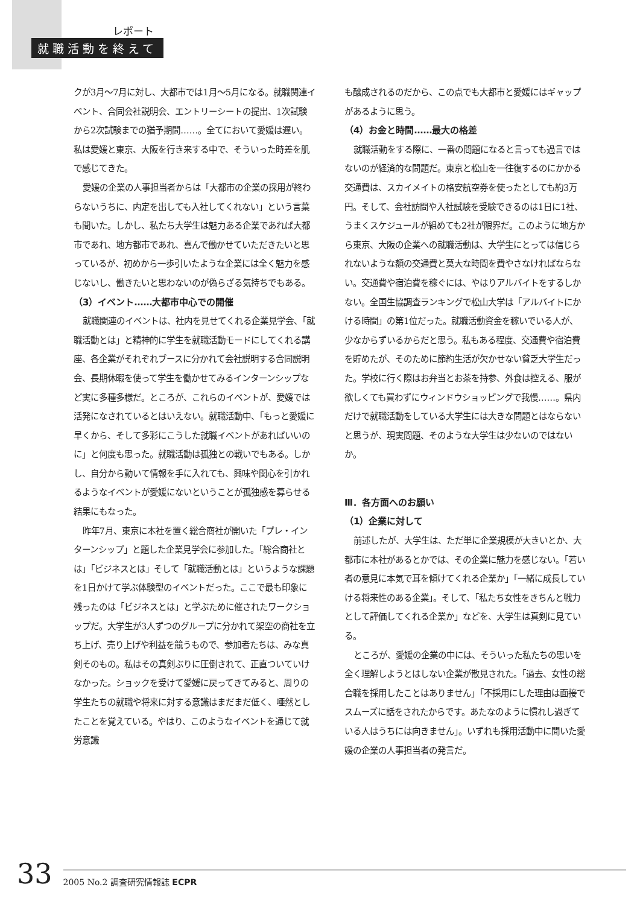レポート
就職活動を終えて
クが3月～7月に対し、大都市では1月～5月になる。就職関連イベント、合同会社説明会、エントリーシートの提出、1次試験から2次試験までの猶予期間……。全てにおいて愛媛は遅い。私は愛媛と東京、大阪を行き来する中で、そういった時差を肌で感じてきた。
愛媛の企業の人事担当者からは「大都市の企業の採用が終わらないうちに、内定を出しても入社してくれない」という言葉も聞いた。しかし、私たち大学生は魅力ある企業であれば大都市であれ、地方都市であれ、喜んで働かせていただきたいと思っているが、初めから一歩引いたような企業には全く魅力を感じないし、働きたいと思わないのが偽らざる気持ちでもある。
（3）イベント……大都市中心での開催
就職関連のイベントは、社内を見せてくれる企業見学会、「就職活動とは」と精神的に学生を就職活動モードにしてくれる講座、各企業がそれぞれブースに分かれて会社説明する合同説明会、長期休暇を使って学生を働かせてみるインターンシップなど実に多種多様だ。ところが、これらのイベントが、愛媛では活発になされているとはいえない。就職活動中、「もっと愛媛に早くから、そして多彩にこうした就職イベントがあればいいのに」と何度も思った。就職活動は孤独との戦いでもある。しかし、自分から動いて情報を手に入れても、興味や関心を引かれるようなイベントが愛媛にないということが孤独感を募らせる結果にもなった。
昨年7月、東京に本社を置く総合商社が開いた「プレ・インターンシップ」と題した企業見学会に参加した。「総合商社とは」「ビジネスとは」そして「就職活動とは」というような課題を1日かけて学ぶ体験型のイベントだった。ここで最も印象に残ったのは「ビジネスとは」と学ぶために催されたワークショップだ。大学生が3人ずつのグループに分かれて架空の商社を立ち上げ、売り上げや利益を競うもので、参加者たちは、みな真剣そのもの。私はその真剣ぶりに圧倒されて、正直ついていけなかった。ショックを受けて愛媛に戻ってきてみると、周りの学生たちの就職や将来に対する意識はまだまだ低く、唖然としたことを覚えている。やはり、このようなイベントを通じて就労意識
も醸成されるのだから、この点でも大都市と愛媛にはギャップがあるように思う。
（4）お金と時間……最大の格差
就職活動をする際に、一番の問題になると言っても過言ではないのが経済的な問題だ。東京と松山を一往復するのにかかる交通費は、スカイメイトの格安航空券を使ったとしても約3万円。そして、会社訪問や入社試験を受験できるのは1日に1社、うまくスケジュールが組めても2社が限界だ。このように地方から東京、大阪の企業への就職活動は、大学生にとっては信じられないような額の交通費と莫大な時間を費やさなければならない。交通費や宿泊費を稼ぐには、やはりアルバイトをするしかない。全国生協調査ランキングで松山大学は「アルバイトにかける時間」の第1位だった。就職活動資金を稼いでいる人が、少なからずいるからだと思う。私もある程度、交通費や宿泊費を貯めたが、そのために節約生活が欠かせない貧乏大学生だった。学校に行く際はお弁当とお茶を持参、外食は控える、服が欲しくても買わずにウィンドウショッピングで我慢……。県内だけで就職活動をしている大学生には大きな問題とはならないと思うが、現実問題、そのような大学生は少ないのではないか。
Ⅲ．各方面へのお願い
（1）企業に対して
前述したが、大学生は、ただ単に企業規模が大きいとか、大都市に本社があるとかでは、その企業に魅力を感じない。「若い者の意見に本気で耳を傾けてくれる企業か」「一緒に成長していける将来性のある企業」。そして、「私たち女性をきちんと戦力として評価してくれる企業か」などを、大学生は真剣に見ている。
ところが、愛媛の企業の中には、そういった私たちの思いを全く理解しようとはしない企業が散見された。「過去、女性の総合職を採用したことはありません」「不採用にした理由は面接でスムーズに話をされたからです。あたなのように慣れし過ぎている人はうちには向きません」。いずれも採用活動中に聞いた愛媛の企業の人事担当者の発言だ。
33
2005 No.2 調査研究情報誌 ECPR